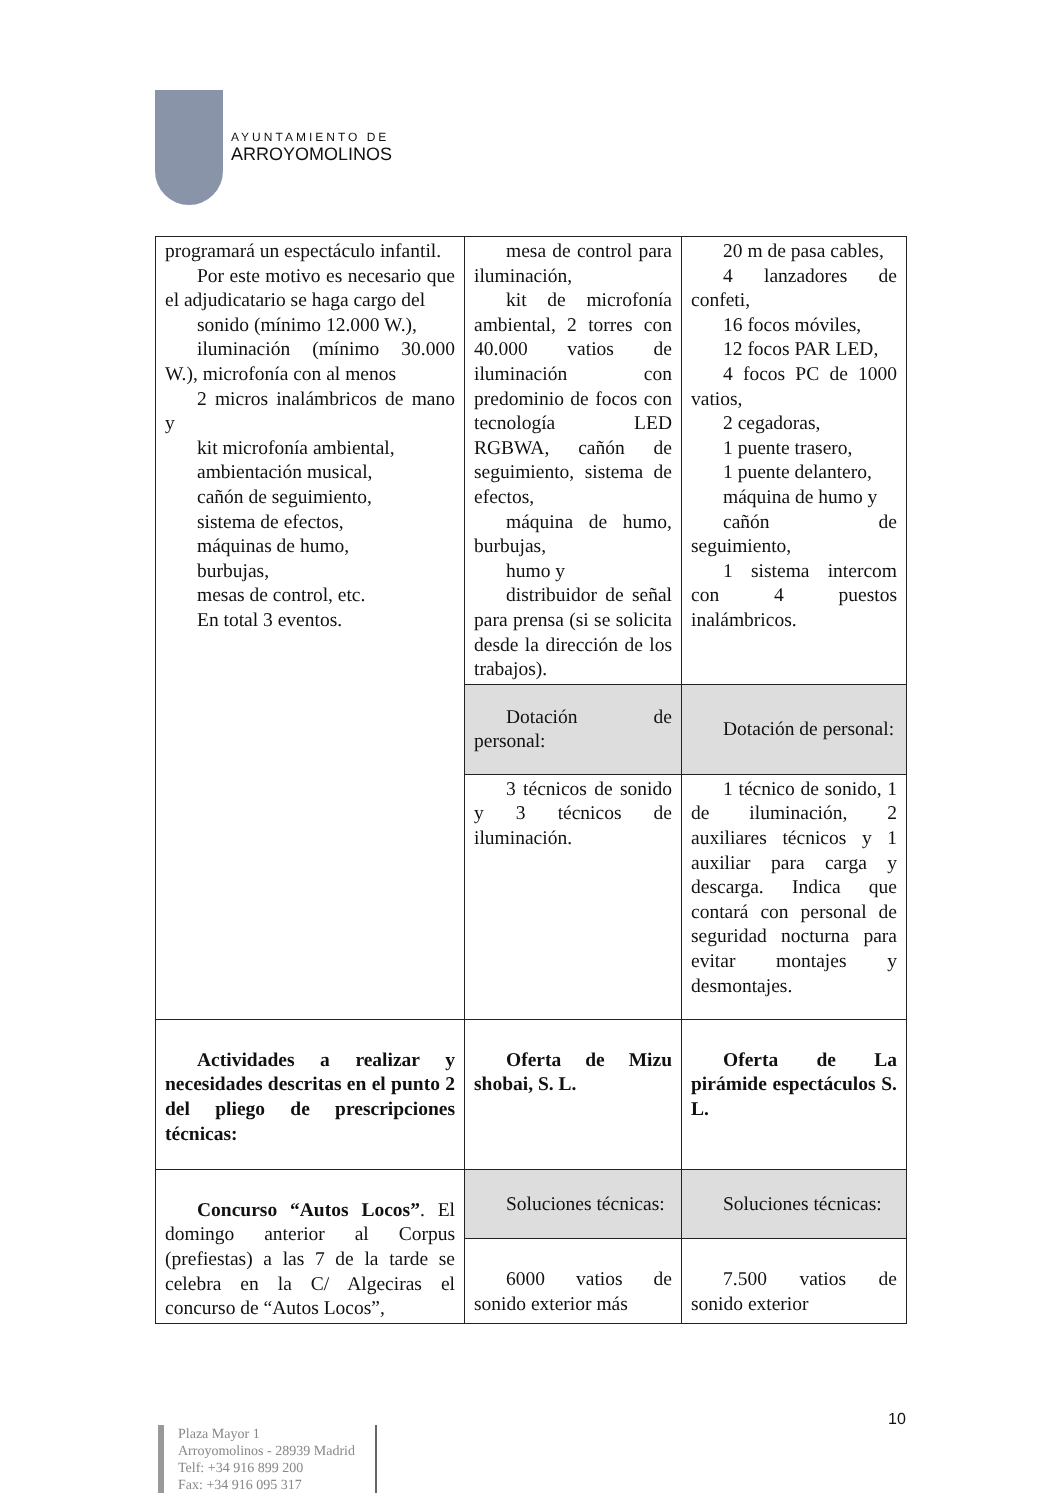AYUNTAMIENTO DE
ARROYOMOLINOS
| programará un espectáculo infantil. Por este motivo es necesario que el adjudicatario se haga cargo del sonido (mínimo 12.000 W.), iluminación (mínimo 30.000 W.), microfonía con al menos 2 micros inalámbricos de mano y kit microfonía ambiental, ambientación musical, cañón de seguimiento, sistema de efectos, máquinas de humo, burbujas, mesas de control, etc. En total 3 eventos. | mesa de control para iluminación, kit de microfonía ambiental, 2 torres con 40.000 vatios de iluminación con predominio de focos con tecnología LED RGBWA, cañón de seguimiento, sistema de efectos, máquina de humo, burbujas, humo y distribuidor de señal para prensa (si se solicita desde la dirección de los trabajos). | 20 m de pasa cables, 4 lanzadores de confeti, 16 focos móviles, 12 focos PAR LED, 4 focos PC de 1000 vatios, 2 cegadoras, 1 puente trasero, 1 puente delantero, máquina de humo y cañón de seguimiento, 1 sistema intercom con 4 puestos inalámbricos. |
| | Dotación de personal: | Dotación de personal: |
| | 3 técnicos de sonido y 3 técnicos de iluminación. | 1 técnico de sonido, 1 de iluminación, 2 auxiliares técnicos y 1 auxiliar para carga y descarga. Indica que contará con personal de seguridad nocturna para evitar montajes y desmontajes. |
| Actividades a realizar y necesidades descritas en el punto 2 del pliego de prescripciones técnicas: | Oferta de Mizu shobai, S. L. | Oferta de La pirámide espectáculos S. L. |
| Concurso “Autos Locos” . El domingo anterior al Corpus (prefiestas) a las 7 de la tarde se celebra en la C/ Algeciras el concurso de “Autos Locos”, | Soluciones técnicas: | Soluciones técnicas: |
| | 6000 vatios de sonido exterior más | 7.500 vatios de sonido exterior |
10
Plaza Mayor 1
Arroyomolinos - 28939 Madrid
Telf: +34 916 899 200
Fax: +34 916 095 317